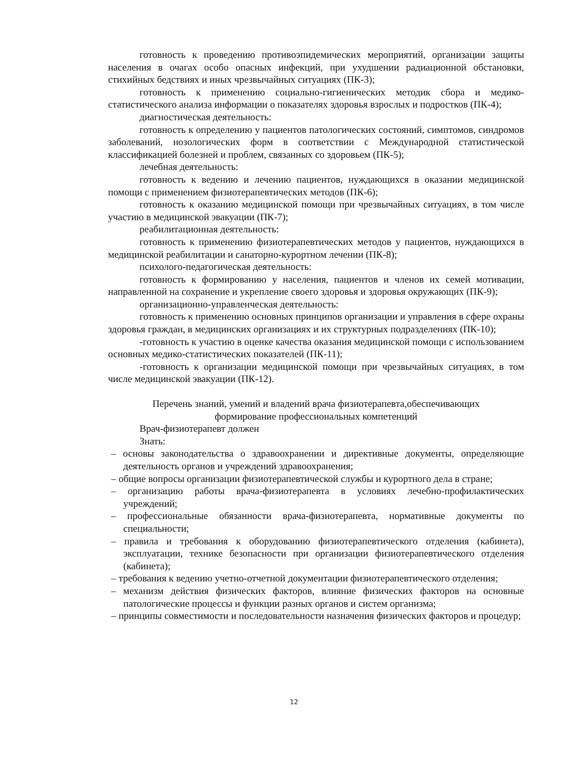готовность к проведению противоэпидемических мероприятий, организации защиты населения в очагах особо опасных инфекций, при ухудшении радиационной обстановки, стихийных бедствиях и иных чрезвычайных ситуациях (ПК-3);
готовность к применению социально-гигиенических методик сбора и медико-статистического анализа информации о показателях здоровья взрослых и подростков (ПК-4);
диагностическая деятельность:
готовность к определению у пациентов патологических состояний, симптомов, синдромов заболеваний, нозологических форм в соответствии с Международной статистической классификацией болезней и проблем, связанных со здоровьем (ПК-5);
лечебная деятельность:
готовность к ведению и лечению пациентов, нуждающихся в оказании медицинской помощи с применением физиотерапевтических методов (ПК-6);
готовность к оказанию медицинской помощи при чрезвычайных ситуациях, в том числе участию в медицинской эвакуации (ПК-7);
реабилитационная деятельность:
готовность к применению физиотерапевтических методов у пациентов, нуждающихся в медицинской реабилитации и санаторно-курортном лечении (ПК-8);
психолого-педагогическая деятельность:
готовность к формированию у населения, пациентов и членов их семей мотивации, направленной на сохранение и укрепление своего здоровья и здоровья окружающих (ПК-9);
организационно-управленческая деятельность:
готовность к применению основных принципов организации и управления в сфере охраны здоровья граждан, в медицинских организациях и их структурных подразделениях (ПК-10);
-готовность к участию в оценке качества оказания медицинской помощи с использованием основных медико-статистических показателей (ПК-11);
-готовность к организации медицинской помощи при чрезвычайных ситуациях, в том числе медицинской эвакуации (ПК-12).
Перечень знаний, умений и владений врача физиотерапевта,обеспечивающих
формирование профессиональных компетенций
Врач-физиотерапевт должен
Знать:
– основы законодательства о здравоохранении и директивные документы, определяющие деятельность органов и учреждений здравоохранения;
– общие вопросы организации физиотерапевтической службы и курортного дела в стране;
– организацию работы врача-физиотерапевта в условиях лечебно-профилактических учреждений;
– профессиональные обязанности врача-физиотерапевта, нормативные документы по специальности;
– правила и требования к оборудованию физиотерапевтического отделения (кабинета), эксплуатации, технике безопасности при организации физиотерапевтического отделения (кабинета);
– требования к ведению учетно-отчетной документации физиотерапевтического отделения;
– механизм действия физических факторов, влияние физических факторов на основные патологические процессы и функции разных органов и систем организма;
– принципы совместимости и последовательности назначения физических факторов и процедур;
12